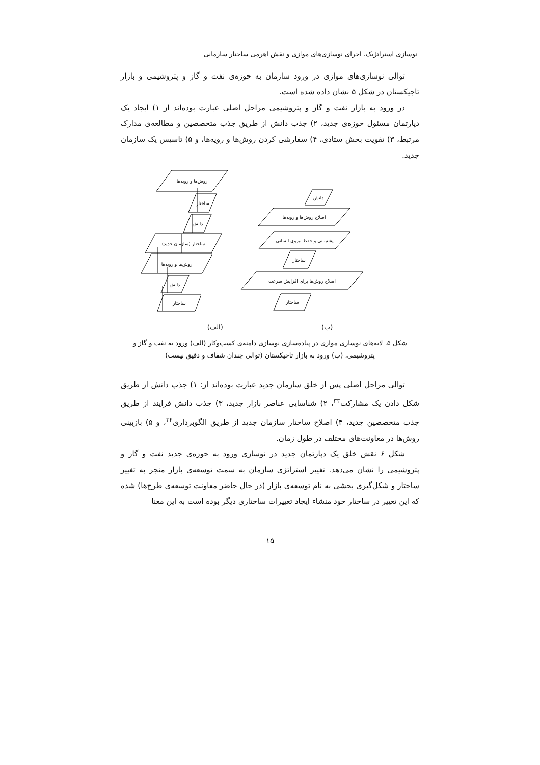نوسازی استراتژیک، اجرای نوسازی‌های موازی و نقش اهرمی ساختار سازمانی
توالی نوسازی‌های موازی در ورود سازمان به حوزه‌ی نفت و گاز و پتروشیمی و بازار تاجیکستان در شکل ۵ نشان داده شده است.
در ورود به بازار نفت و گاز و پتروشیمی مراحل اصلی عبارت بوده‌اند از ۱) ایجاد یک دپارتمان مسئول حوزه‌ی جدید، ۲) جذب دانش از طریق جذب متخصصین و مطالعه‌ی مدارک مرتبط، ۳) تقویت بخش ستادی، ۴) سفارشی کردن روش‌ها و رویه‌ها، و ۵) تاسیس یک سازمان جدید.
روش‌ها و رویه‌ها
ساختار
دانش
ساختار (سازمان جدید)
روش‌ها و رویه‌ها
دانش
ساختار
دانش
اصلاح روش‌ها و رویه‌ها
پشتیبانی و حفظ نیروی انسانی
ساختار
اصلاح روش‌ها برای افزایش سرعت
ساختار
(ب) (الف)
شکل ۵. لایه‌های نوسازی موازی در پیاده‌سازی نوسازی دامنه‌ی کسب‌وکار (الف) ورود به نفت و گاز و
پتروشیمی، (ب) ورود به بازار تاجیکستان (توالی چندان شفاف و دقیق نیست)
توالی مراحل اصلی پس از خلق سازمان جدید عبارت بوده‌اند از: ۱) جذب دانش از طریق شکل دادن یک مشارکت<sup>۳۳</sup>، ۲) شناسایی عناصر بازار جدید، ۳) جذب دانش فرایند از طریق جذب متخصصین جدید، ۴) اصلاح ساختار سازمان جدید از طریق الگوبرداری<sup>۳۴</sup>، و ۵) بازبینی روش‌ها در معاونت‌های مختلف در طول زمان.
شکل ۶ نقش خلق یک دپارتمان جدید در نوسازی ورود به حوزه‌ی جدید نفت و گاز و پتروشیمی را نشان می‌دهد. تغییر استراتژی سازمان به سمت توسعه‌ی بازار منجر به تغییر ساختار و شکل‌گیری بخشی به نام توسعه‌ی بازار (در حال حاضر معاونت توسعه‌ی طرح‌ها) شده که این تغییر در ساختار خود منشاء ایجاد تغییرات ساختاری دیگر بوده است به این معنا
۱۵